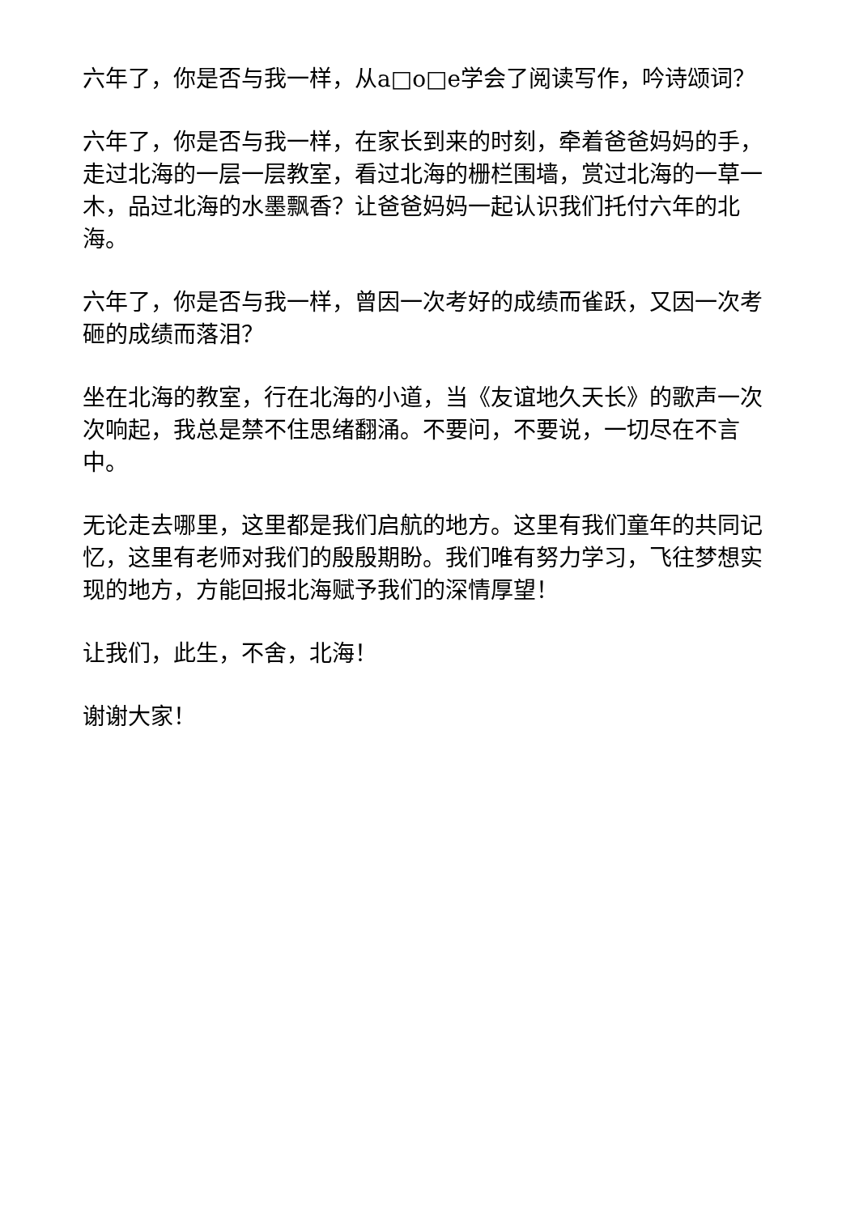六年了，你是否与我一样，从a□o□e学会了阅读写作，吟诗颂词？
六年了，你是否与我一样，在家长到来的时刻，牵着爸爸妈妈的手，走过北海的一层一层教室，看过北海的栅栏围墙，赏过北海的一草一木，品过北海的水墨飘香？让爸爸妈妈一起认识我们托付六年的北海。
六年了，你是否与我一样，曾因一次考好的成绩而雀跃，又因一次考砸的成绩而落泪？
坐在北海的教室，行在北海的小道，当《友谊地久天长》的歌声一次次响起，我总是禁不住思绪翻涌。不要问，不要说，一切尽在不言中。
无论走去哪里，这里都是我们启航的地方。这里有我们童年的共同记忆，这里有老师对我们的殷殷期盼。我们唯有努力学习，飞往梦想实现的地方，方能回报北海赋予我们的深情厚望！
让我们，此生，不舍，北海！
谢谢大家！